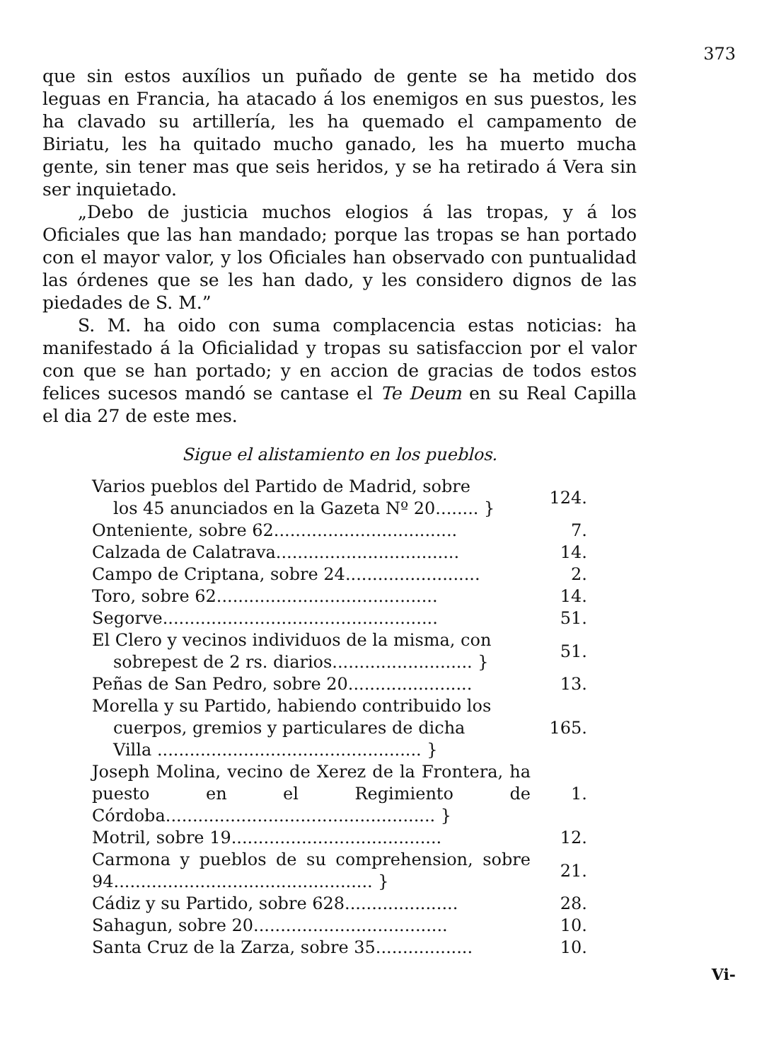373
que sin estos auxílios un puñado de gente se ha metido dos leguas en Francia, ha atacado á los enemigos en sus puestos, les ha clavado su artillería, les ha quemado el campamento de Biriatu, les ha quitado mucho ganado, les ha muerto mucha gente, sin tener mas que seis heridos, y se ha retirado á Vera sin ser inquietado.
„Debo de justicia muchos elogios á las tropas, y á los Oficiales que las han mandado; porque las tropas se han portado con el mayor valor, y los Oficiales han observado con puntualidad las órdenes que se les han dado, y les considero dignos de las piedades de S. M.”
S. M. ha oido con suma complacencia estas noticias: ha manifestado á la Oficialidad y tropas su satisfaccion por el valor con que se han portado; y en accion de gracias de todos estos felices sucesos mandó se cantase el Te Deum en su Real Capilla el dia 27 de este mes.
Sigue el alistamiento en los pueblos.
| Varios pueblos del Partido de Madrid, sobre los 45 anunciados en la Gazeta Nº 20........ } | 124. |
| Onteniente, sobre 62.................................. | 7. |
| Calzada de Calatrava.................................. | 14. |
| Campo de Criptana, sobre 24......................... | 2. |
| Toro, sobre 62......................................... | 14. |
| Segorve................................................... | 51. |
| El Clero y vecinos individuos de la misma, con sobrepest de 2 rs. diarios.......................... } | 51. |
| Peñas de San Pedro, sobre 20....................... | 13. |
| Morella y su Partido, habiendo contribuido los cuerpos, gremios y particulares de dicha Villa ................................................. } | 165. |
| Joseph Molina, vecino de Xerez de la Frontera, ha puesto en el Regimiento de Córdoba.................................................. } | 1. |
| Motril, sobre 19....................................... | 12. |
| Carmona y pueblos de su comprehension, sobre 94................................................ } | 21. |
| Cádiz y su Partido, sobre 628..................... | 28. |
| Sahagun, sobre 20.................................... | 10. |
| Santa Cruz de la Zarza, sobre 35.................. | 10. |
Vi-